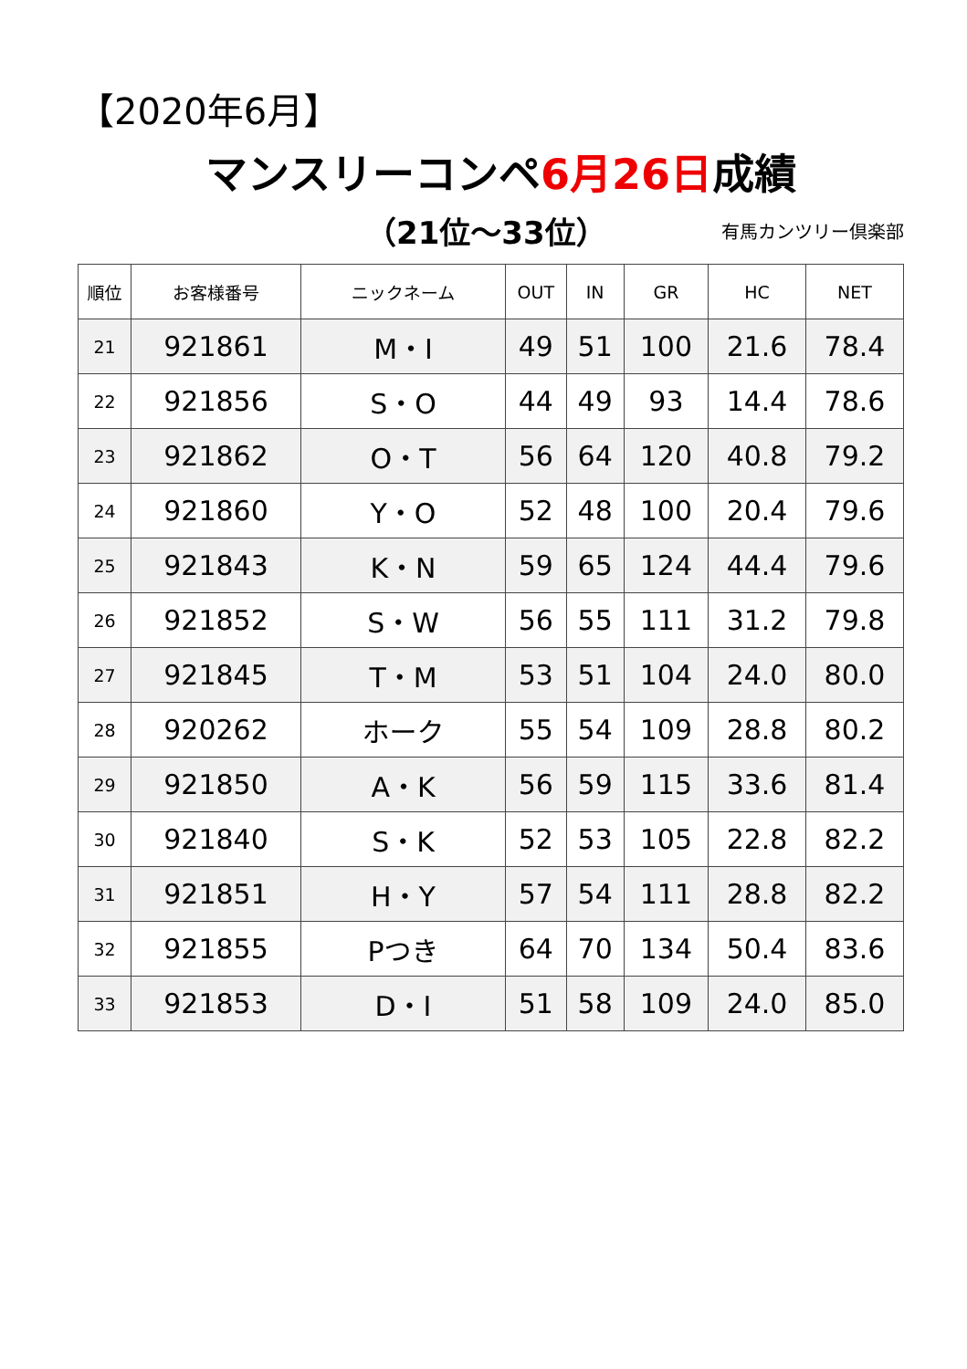【2020年6月】
マンスリーコンペ6月26日成績
（21位～33位） 有馬カンツリー倶楽部
| 順位 | お客様番号 | ニックネーム | OUT | IN | GR | HC | NET |
| --- | --- | --- | --- | --- | --- | --- | --- |
| 21 | 921861 | M・I | 49 | 51 | 100 | 21.6 | 78.4 |
| 22 | 921856 | S・O | 44 | 49 | 93 | 14.4 | 78.6 |
| 23 | 921862 | O・T | 56 | 64 | 120 | 40.8 | 79.2 |
| 24 | 921860 | Y・O | 52 | 48 | 100 | 20.4 | 79.6 |
| 25 | 921843 | K・N | 59 | 65 | 124 | 44.4 | 79.6 |
| 26 | 921852 | S・W | 56 | 55 | 111 | 31.2 | 79.8 |
| 27 | 921845 | T・M | 53 | 51 | 104 | 24.0 | 80.0 |
| 28 | 920262 | ホーク | 55 | 54 | 109 | 28.8 | 80.2 |
| 29 | 921850 | A・K | 56 | 59 | 115 | 33.6 | 81.4 |
| 30 | 921840 | S・K | 52 | 53 | 105 | 22.8 | 82.2 |
| 31 | 921851 | H・Y | 57 | 54 | 111 | 28.8 | 82.2 |
| 32 | 921855 | Pつき | 64 | 70 | 134 | 50.4 | 83.6 |
| 33 | 921853 | D・I | 51 | 58 | 109 | 24.0 | 85.0 |